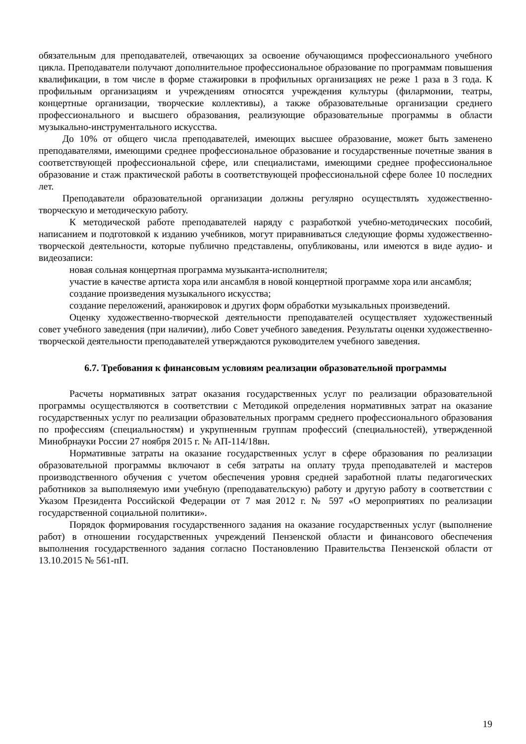обязательным для преподавателей, отвечающих за освоение обучающимся профессионального учебного цикла. Преподаватели получают дополнительное профессиональное образование по программам повышения квалификации, в том числе в форме стажировки в профильных организациях не реже 1 раза в 3 года. К профильным организациям и учреждениям относятся учреждения культуры (филармонии, театры, концертные организации, творческие коллективы), а также образовательные организации среднего профессионального и высшего образования, реализующие образовательные программы в области музыкально-инструментального искусства.
До 10% от общего числа преподавателей, имеющих высшее образование, может быть заменено преподавателями, имеющими среднее профессиональное образование и государственные почетные звания в соответствующей профессиональной сфере, или специалистами, имеющими среднее профессиональное образование и стаж практической работы в соответствующей профессиональной сфере более 10 последних лет.
Преподаватели образовательной организации должны регулярно осуществлять художественно-творческую и методическую работу.
К методической работе преподавателей наряду с разработкой учебно-методических пособий, написанием и подготовкой к изданию учебников, могут приравниваться следующие формы художественно-творческой деятельности, которые публично представлены, опубликованы, или имеются в виде аудио- и видеозаписи:
новая сольная концертная программа музыканта-исполнителя;
участие в качестве артиста хора или ансамбля в новой концертной программе хора или ансамбля;
создание произведения музыкального искусства;
создание переложений, аранжировок и других форм обработки музыкальных произведений.
Оценку художественно-творческой деятельности преподавателей осуществляет художественный совет учебного заведения (при наличии), либо Совет учебного заведения. Результаты оценки художественно-творческой деятельности преподавателей утверждаются руководителем учебного заведения.
6.7. Требования к финансовым условиям реализации образовательной программы
Расчеты нормативных затрат оказания государственных услуг по реализации образовательной программы осуществляются в соответствии с Методикой определения нормативных затрат на оказание государственных услуг по реализации образовательных программ среднего профессионального образования по профессиям (специальностям) и укрупненным группам профессий (специальностей), утвержденной Минобрнауки России 27 ноября 2015 г. № АП-114/18вн.
Нормативные затраты на оказание государственных услуг в сфере образования по реализации образовательной программы включают в себя затраты на оплату труда преподавателей и мастеров производственного обучения с учетом обеспечения уровня средней заработной платы педагогических работников за выполняемую ими учебную (преподавательскую) работу и другую работу в соответствии с Указом Президента Российской Федерации от 7 мая 2012 г. № 597 «О мероприятиях по реализации государственной социальной политики».
Порядок формирования государственного задания на оказание государственных услуг (выполнение работ) в отношении государственных учреждений Пензенской области и финансового обеспечения выполнения государственного задания согласно Постановлению Правительства Пензенской области от 13.10.2015 № 561-пП.
19